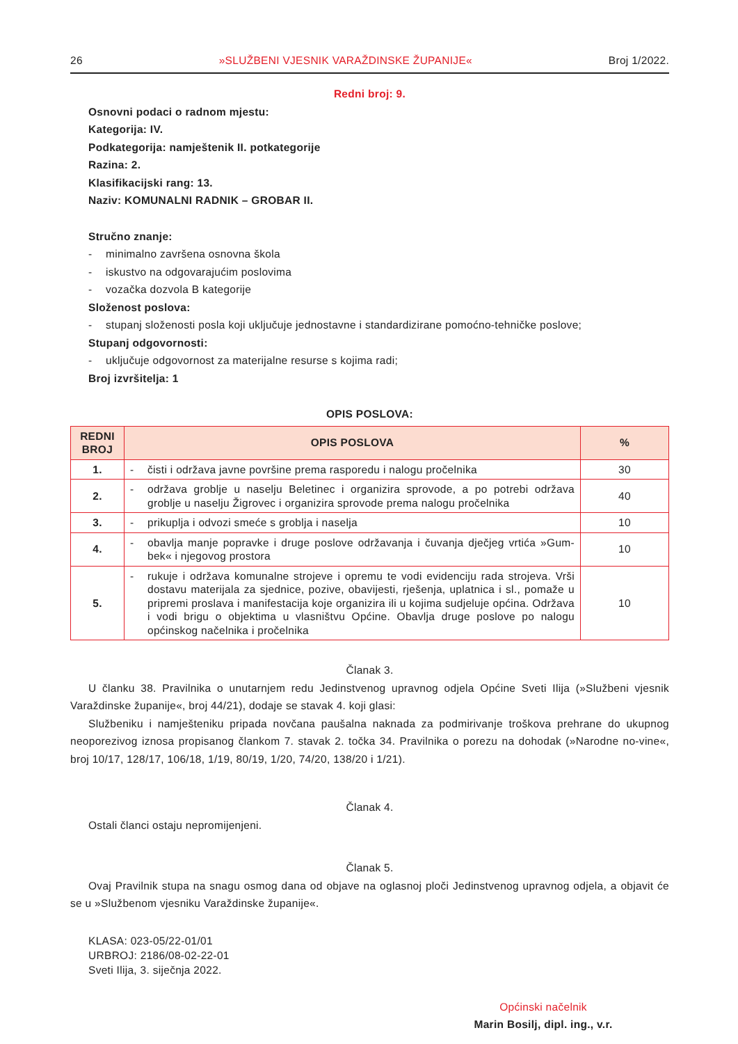26 »SLUŽBENI VJESNIK VARAŽDINSKE ŽUPANIJE« Broj 1/2022.
Redni broj: 9.
Osnovni podaci o radnom mjestu:
Kategorija: IV.
Podkategorija: namještenik II. potkategorije
Razina: 2.
Klasifikacijski rang: 13.
Naziv: KOMUNALNI RADNIK – GROBAR II.
Stručno znanje:
- minimalno završena osnovna škola
- iskustvo na odgovarajućim poslovima
- vozačka dozvola B kategorije
Složenost poslova:
- stupanj složenosti posla koji uključuje jednostavne i standardizirane pomoćno-tehničke poslove;
Stupanj odgovornosti:
- uključuje odgovornost za materijalne resurse s kojima radi;
Broj izvršitelja: 1
OPIS POSLOVA:
| REDNI BROJ | OPIS POSLOVA | % |
| --- | --- | --- |
| 1. | - čisti i održava javne površine prema rasporedu i nalogu pročelnika | 30 |
| 2. | - održava groblje u naselju Beletinec i organizira sprovode, a po potrebi održava groblje u naselju Žigrovec i organizira sprovode prema nalogu pročelnika | 40 |
| 3. | - prikuplja i odvozi smeće s groblja i naselja | 10 |
| 4. | - obavlja manje popravke i druge poslove održavanja i čuvanja dječjeg vrtića »Gum-bek« i njegovog prostora | 10 |
| 5. | - rukuje i održava komunalne strojeve i opremu te vodi evidenciju rada strojeva. Vrši dostavu materijala za sjednice, pozive, obavijesti, rješenja, uplatnica i sl., pomaže u pripremi proslava i manifestacija koje organizira ili u kojima sudjeluje općina. Održava i vodi brigu o objektima u vlasništvu Općine. Obavlja druge poslove po nalogu općinskog načelnika i pročelnika | 10 |
Članak 3.
U članku 38. Pravilnika o unutarnjem redu Jedinstvenog upravnog odjela Općine Sveti Ilija (»Službeni vjesnik Varaždinske županije«, broj 44/21), dodaje se stavak 4. koji glasi:
Službeniku i namješteniku pripada novčana paušalna naknada za podmirivanje troškova prehrane do ukupnog neoporezivog iznosa propisanog člankom 7. stavak 2. točka 34. Pravilnika o porezu na dohodak (»Narodne no-vine«, broj 10/17, 128/17, 106/18, 1/19, 80/19, 1/20, 74/20, 138/20 i 1/21).
Članak 4.
Ostali članci ostaju nepromijenjeni.
Članak 5.
Ovaj Pravilnik stupa na snagu osmog dana od objave na oglasnoj ploči Jedinstvenog upravnog odjela, a objavit će se u »Službenom vjesniku Varaždinske županije«.
KLASA: 023-05/22-01/01
URBROJ: 2186/08-02-22-01
Sveti Ilija, 3. siječnja 2022.
Općinski načelnik
Marin Bosilj, dipl. ing., v.r.